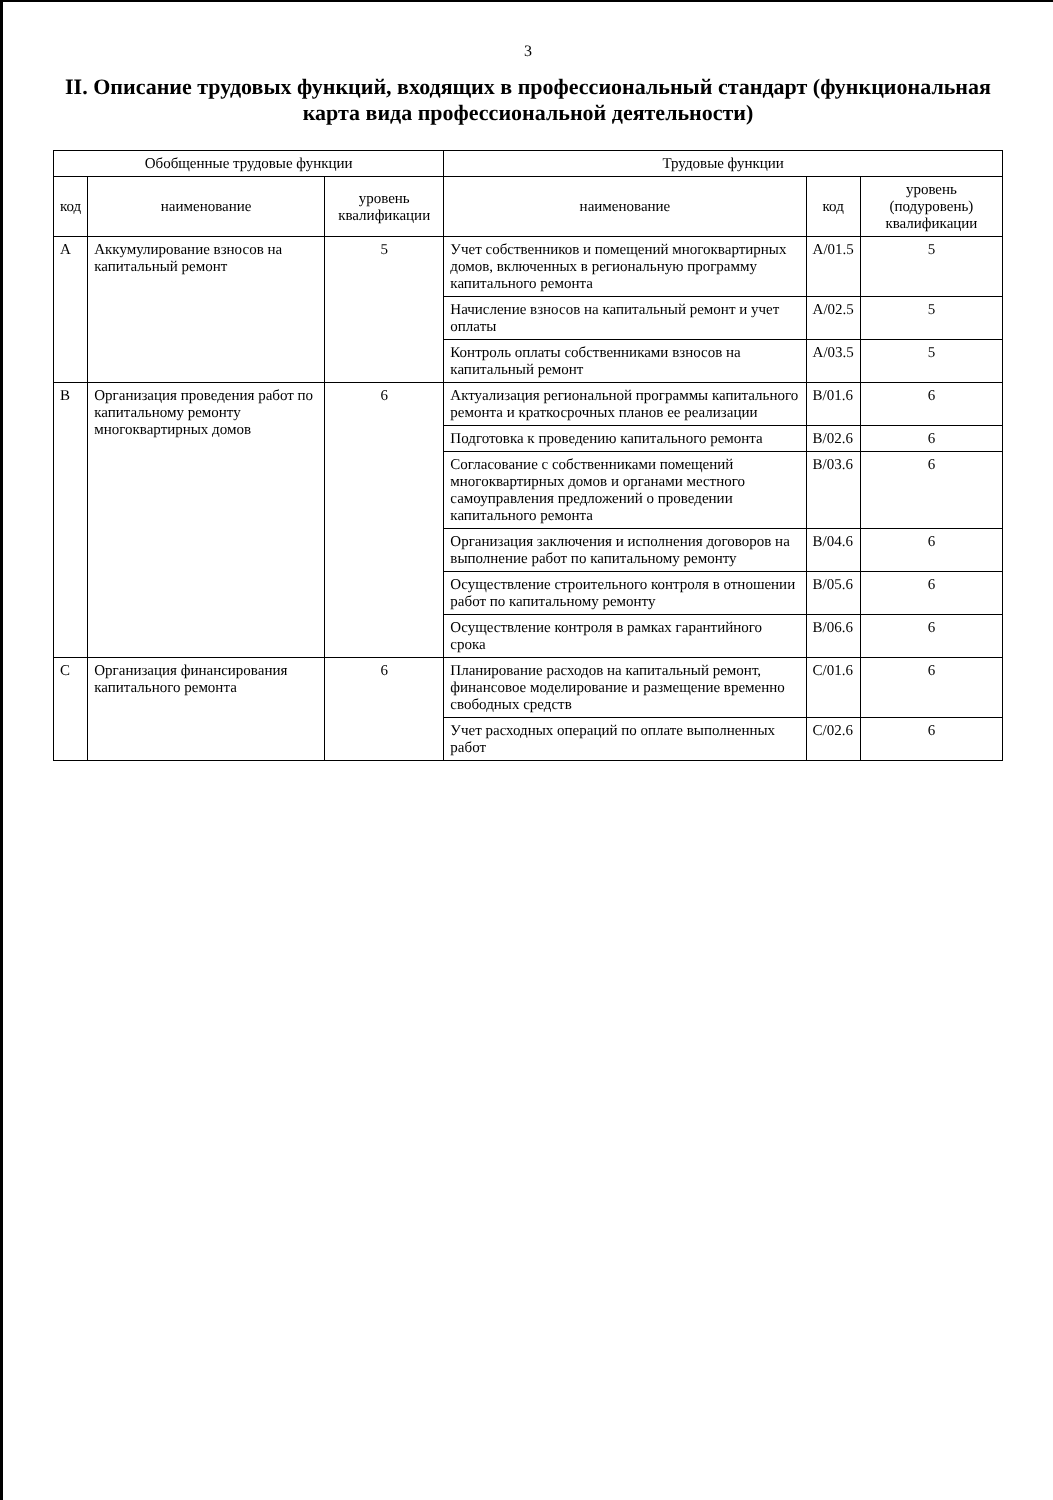3
II. Описание трудовых функций, входящих в профессиональный стандарт (функциональная карта вида профессиональной деятельности)
| Обобщенные трудовые функции | | | Трудовые функции | | |
| --- | --- | --- | --- | --- | --- |
| код | наименование | уровень квалификации | наименование | код | уровень (подуровень) квалификации |
| А | Аккумулирование взносов на капитальный ремонт | 5 | Учет собственников и помещений многоквартирных домов, включенных в региональную программу капитального ремонта | А/01.5 | 5 |
| | | | Начисление взносов на капитальный ремонт и учет оплаты | А/02.5 | 5 |
| | | | Контроль оплаты собственниками взносов на капитальный ремонт | А/03.5 | 5 |
| В | Организация проведения работ по капитальному ремонту многоквартирных домов | 6 | Актуализация региональной программы капитального ремонта и краткосрочных планов ее реализации | В/01.6 | 6 |
| | | | Подготовка к проведению капитального ремонта | В/02.6 | 6 |
| | | | Согласование с собственниками помещений многоквартирных домов и органами местного самоуправления предложений о проведении капитального ремонта | В/03.6 | 6 |
| | | | Организация заключения и исполнения договоров на выполнение работ по капитальному ремонту | В/04.6 | 6 |
| | | | Осуществление строительного контроля в отношении работ по капитальному ремонту | В/05.6 | 6 |
| | | | Осуществление контроля в рамках гарантийного срока | В/06.6 | 6 |
| С | Организация финансирования капитального ремонта | 6 | Планирование расходов на капитальный ремонт, финансовое моделирование и размещение временно свободных средств | С/01.6 | 6 |
| | | | Учет расходных операций по оплате выполненных работ | С/02.6 | 6 |